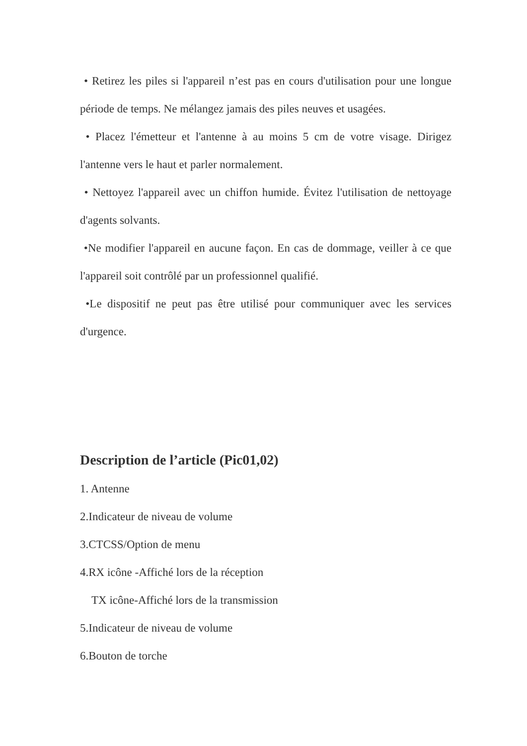• Retirez les piles si l'appareil n’est pas en cours d'utilisation pour une longue période de temps. Ne mélangez jamais des piles neuves et usagées.
• Placez l'émetteur et l'antenne à au moins 5 cm de votre visage. Dirigez l'antenne vers le haut et parler normalement.
• Nettoyez l'appareil avec un chiffon humide. Évitez l'utilisation de nettoyage d'agents solvants.
•Ne modifier l'appareil en aucune façon. En cas de dommage, veiller à ce que l'appareil soit contrôlé par un professionnel qualifié.
•Le dispositif ne peut pas être utilisé pour communiquer avec les services d'urgence.
Description de l’article (Pic01,02)
1. Antenne
2.Indicateur de niveau de volume
3.CTCSS/Option de menu
4.RX icône -Affiché lors de la réception
TX icône-Affiché lors de la transmission
5.Indicateur de niveau de volume
6.Bouton de torche